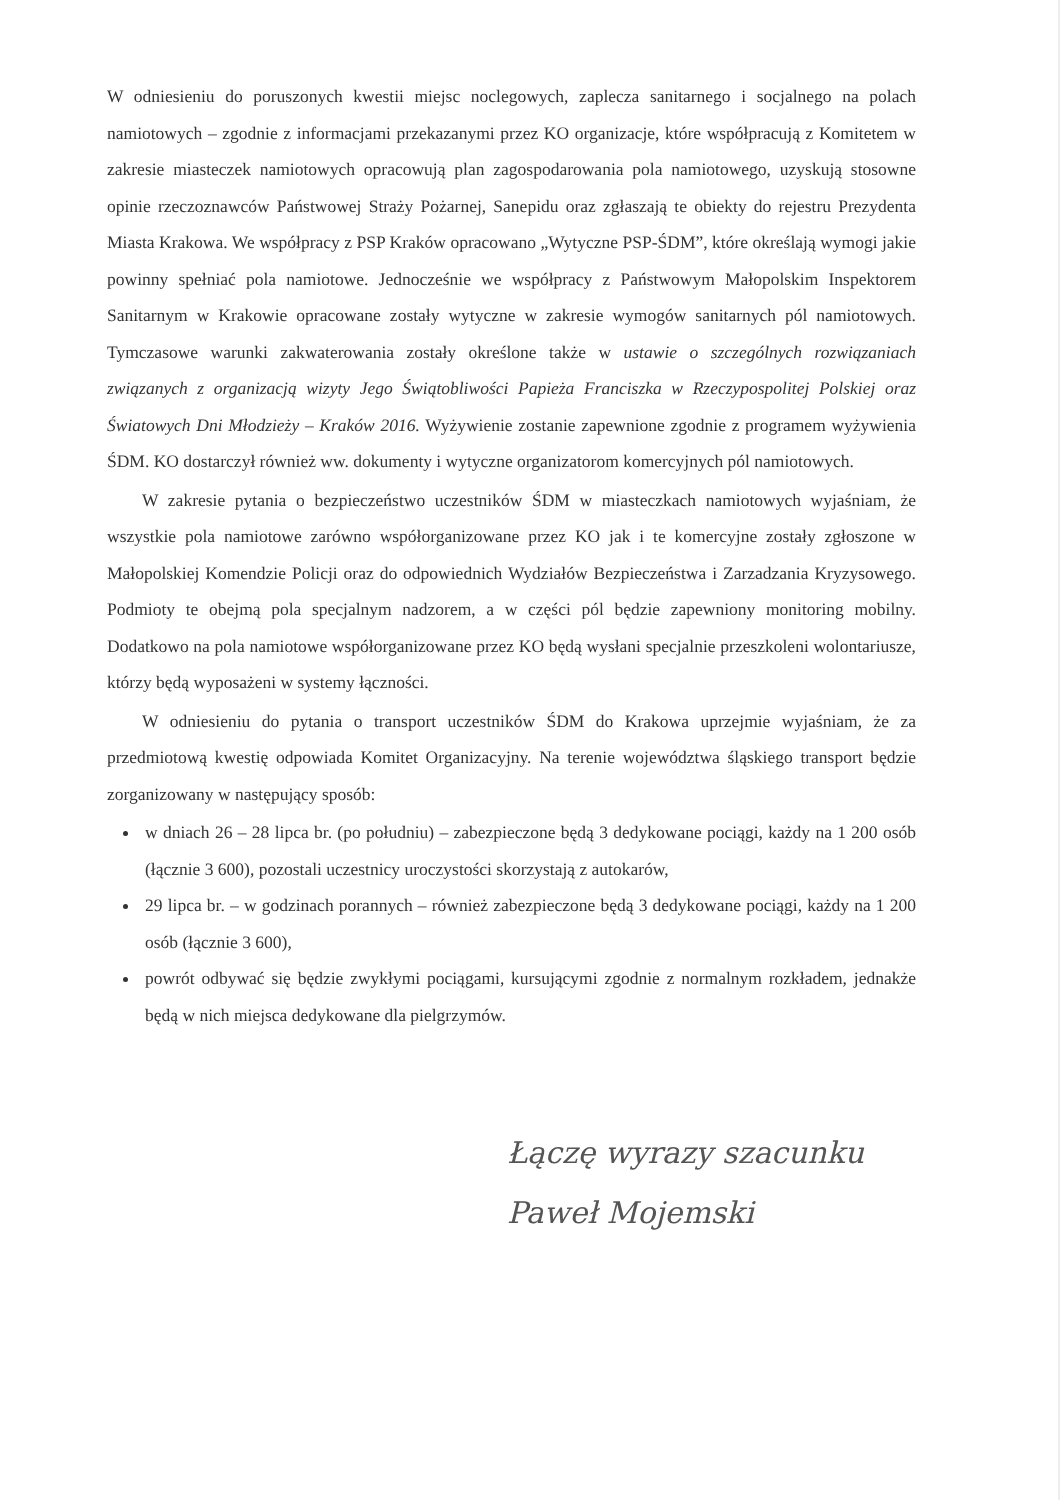W odniesieniu do poruszonych kwestii miejsc noclegowych, zaplecza sanitarnego i socjalnego na polach namiotowych – zgodnie z informacjami przekazanymi przez KO organizacje, które współpracują z Komitetem w zakresie miasteczek namiotowych opracowują plan zagospodarowania pola namiotowego, uzyskują stosowne opinie rzeczoznawców Państwowej Straży Pożarnej, Sanepidu oraz zgłaszają te obiekty do rejestru Prezydenta Miasta Krakowa. We współpracy z PSP Kraków opracowano „Wytyczne PSP-ŚDM”, które określają wymogi jakie powinny spełniać pola namiotowe. Jednocześnie we współpracy z Państwowym Małopolskim Inspektorem Sanitarnym w Krakowie opracowane zostały wytyczne w zakresie wymogów sanitarnych pól namiotowych. Tymczasowe warunki zakwaterowania zostały określone także w ustawie o szczególnych rozwiązaniach związanych z organizacją wizyty Jego Świątobliwości Papieża Franciszka w Rzeczypospolitej Polskiej oraz Światowych Dni Młodzieży – Kraków 2016. Wyżywienie zostanie zapewnione zgodnie z programem wyżywienia ŚDM. KO dostarczył również ww. dokumenty i wytyczne organizatorom komercyjnych pól namiotowych.
W zakresie pytania o bezpieczeństwo uczestników ŚDM w miasteczkach namiotowych wyjaśniam, że wszystkie pola namiotowe zarówno współorganizowane przez KO jak i te komercyjne zostały zgłoszone w Małopolskiej Komendzie Policji oraz do odpowiednich Wydziałów Bezpieczeństwa i Zarzadzania Kryzysowego. Podmioty te obejmą pola specjalnym nadzorem, a w części pól będzie zapewniony monitoring mobilny. Dodatkowo na pola namiotowe współorganizowane przez KO będą wysłani specjalnie przeszkoleni wolontariusze, którzy będą wyposażeni w systemy łączności.
W odniesieniu do pytania o transport uczestników ŚDM do Krakowa uprzejmie wyjaśniam, że za przedmiotową kwestię odpowiada Komitet Organizacyjny. Na terenie województwa śląskiego transport będzie zorganizowany w następujący sposób:
w dniach 26 – 28 lipca br. (po południu) – zabezpieczone będą 3 dedykowane pociągi, każdy na 1 200 osób (łącznie 3 600), pozostali uczestnicy uroczystości skorzystają z autokarów,
29 lipca br. – w godzinach porannych – również zabezpieczone będą 3 dedykowane pociągi, każdy na 1 200 osób (łącznie 3 600),
powrót odbywać się będzie zwykłymi pociągami, kursującymi zgodnie z normalnym rozkładem, jednakże będą w nich miejsca dedykowane dla pielgrzymów.
Łączę wyrazy szacunku
Paweł Mojemski